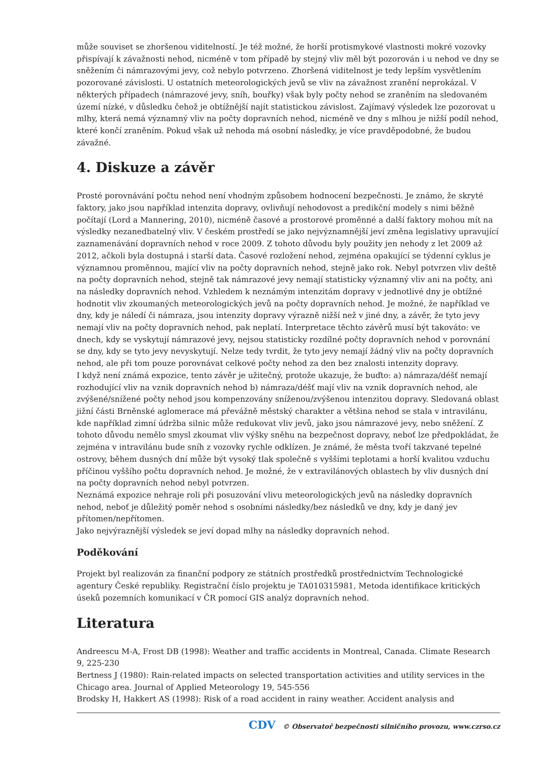může souviset se zhoršenou viditelností. Je též možné, že horší protismykové vlastnosti mokré vozovky přispívají k závažnosti nehod, nicméně v tom případě by stejný vliv měl být pozorován i u nehod ve dny se sněžením či námrazovými jevy, což nebylo potvrzeno. Zhoršená viditelnost je tedy lepším vysvětlením pozorované závislosti. U ostatních meteorologických jevů se vliv na závažnost zranění neprokázal. V některých případech (námrazové jevy, sníh, bouřky) však byly počty nehod se zraněním na sledovaném území nízké, v důsledku čehož je obtížnější najít statistickou závislost. Zajímavý výsledek lze pozorovat u mlhy, která nemá významný vliv na počty dopravních nehod, nicméně ve dny s mlhou je nižší podíl nehod, které končí zraněním. Pokud však už nehoda má osobní následky, je více pravděpodobné, že budou závažné.
4. Diskuze a závěr
Prosté porovnávání počtu nehod není vhodným způsobem hodnocení bezpečnosti. Je známo, že skryté faktory, jako jsou například intenzita dopravy, ovlivňují nehodovost a predikční modely s nimi běžně počítají (Lord a Mannering, 2010), nicméně časové a prostorové proměnné a další faktory mohou mít na výsledky nezanedbatelný vliv. V českém prostředí se jako nejvýznamnější jeví změna legislativy upravující zaznamenávání dopravních nehod v roce 2009. Z tohoto důvodu byly použity jen nehody z let 2009 až 2012, ačkoli byla dostupná i starší data. Časové rozložení nehod, zejména opakující se týdenní cyklus je významnou proměnnou, mající vliv na počty dopravních nehod, stejně jako rok. Nebyl potvrzen vliv deště na počty dopravních nehod, stejně tak námrazové jevy nemají statisticky významný vliv ani na počty, ani na následky dopravních nehod. Vzhledem k neznámým intenzitám dopravy v jednotlivé dny je obtížné hodnotit vliv zkoumaných meteorologických jevů na počty dopravních nehod. Je možné, že například ve dny, kdy je náledí či námraza, jsou intenzity dopravy výrazně nižší než v jiné dny, a závěr, že tyto jevy nemají vliv na počty dopravních nehod, pak neplatí. Interpretace těchto závěrů musí být takováto: ve dnech, kdy se vyskytují námrazové jevy, nejsou statisticky rozdílné počty dopravních nehod v porovnání se dny, kdy se tyto jevy nevyskytují. Nelze tedy tvrdit, že tyto jevy nemají žádný vliv na počty dopravních nehod, ale při tom pouze porovnávat celkové počty nehod za den bez znalosti intenzity dopravy.
I když není známá expozice, tento závěr je užitečný, protože ukazuje, že buďto: a) námraza/déšť nemají rozhodující vliv na vznik dopravních nehod b) námraza/déšť mají vliv na vznik dopravních nehod, ale zvýšené/snížené počty nehod jsou kompenzovány sníženou/zvýšenou intenzitou dopravy. Sledovaná oblast jižní části Brněnské aglomerace má převážně městský charakter a většina nehod se stala v intravilánu, kde například zimní údržba silnic může redukovat vliv jevů, jako jsou námrazové jevy, nebo sněžení. Z tohoto důvodu nemělo smysl zkoumat vliv výšky sněhu na bezpečnost dopravy, neboť lze předpokládat, že zejména v intravilánu bude sníh z vozovky rychle odklízen. Je známé, že města tvoří takzvané tepelné ostrovy, během dusných dní může být vysoký tlak společně s vyššími teplotami a horší kvalitou vzduchu příčinou vyššího počtu dopravních nehod. Je možné, že v extravilánových oblastech by vliv dusných dní na počty dopravních nehod nebyl potvrzen.
Neznámá expozice nehraje roli při posuzování vlivu meteorologických jevů na následky dopravních nehod, neboť je důležitý poměr nehod s osobními následky/bez následků ve dny, kdy je daný jev přítomen/nepřítomen.
Jako nejvýraznější výsledek se jeví dopad mlhy na následky dopravních nehod.
Poděkování
Projekt byl realizován za finanční podpory ze státních prostředků prostřednictvím Technologické agentury České republiky. Registrační číslo projektu je TA010315981, Metoda identifikace kritických úseků pozemních komunikací v ČR pomocí GIS analýz dopravních nehod.
Literatura
Andreescu M-A, Frost DB (1998): Weather and traffic accidents in Montreal, Canada. Climate Research 9, 225-230
Bertness J (1980): Rain-related impacts on selected transportation activities and utility services in the Chicago area. Journal of Applied Meteorology 19, 545-556
Brodsky H, Hakkert AS (1998): Risk of a road accident in rainy weather. Accident analysis and
CDV © Observatoř bezpečnosti silničního provozu, www.czrso.cz